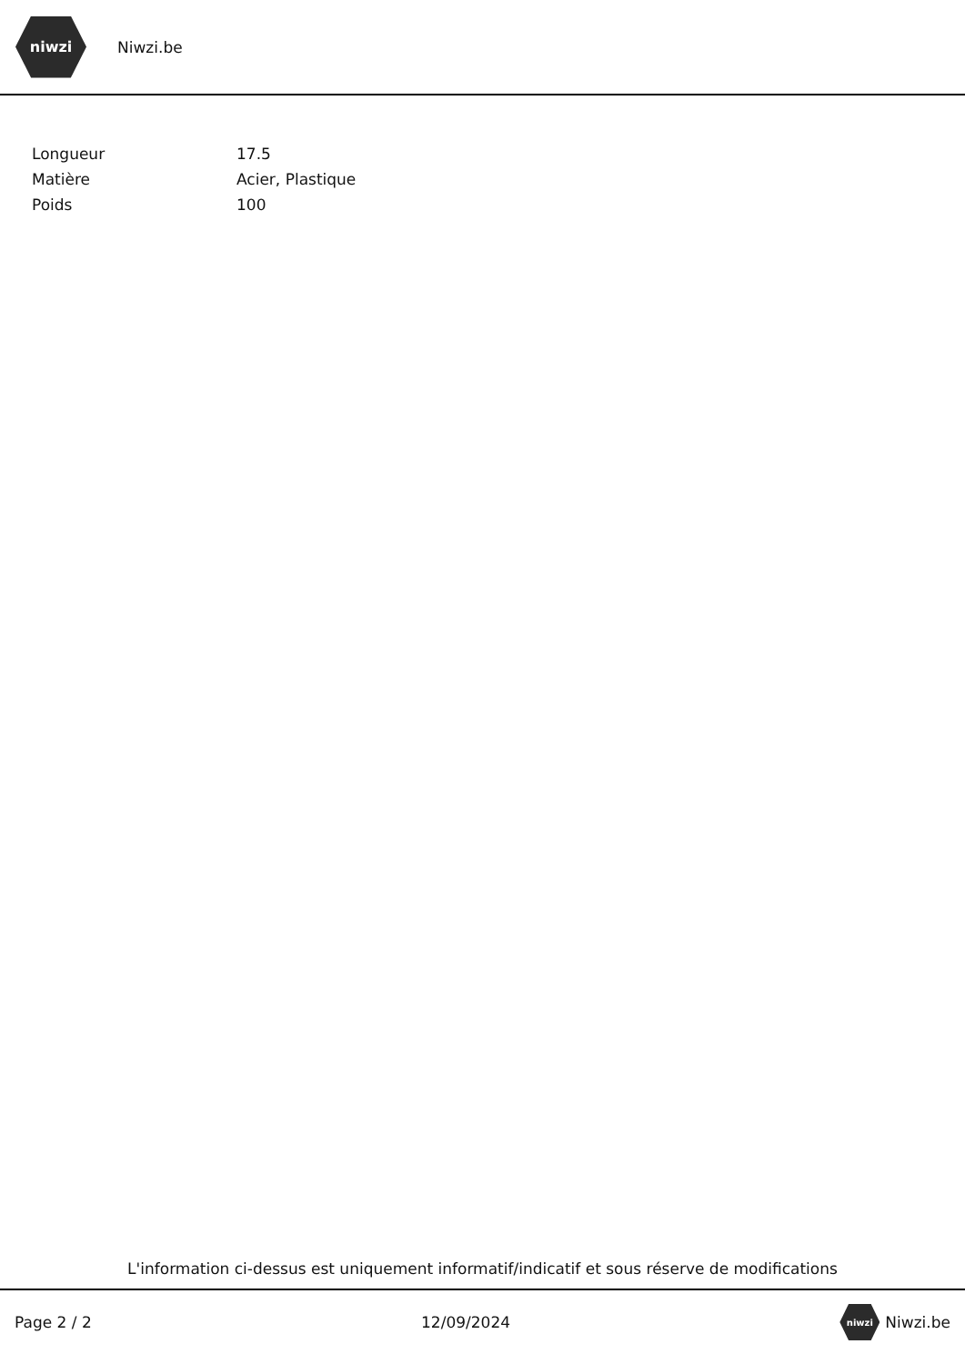niwzi
Niwzi.be
| Longueur | 17.5 |
| Matière | Acier, Plastique |
| Poids | 100 |
L'information ci-dessus est uniquement informatif/indicatif et sous réserve de modifications
Page 2 / 2 12/09/2024
niwzi
Niwzi.be